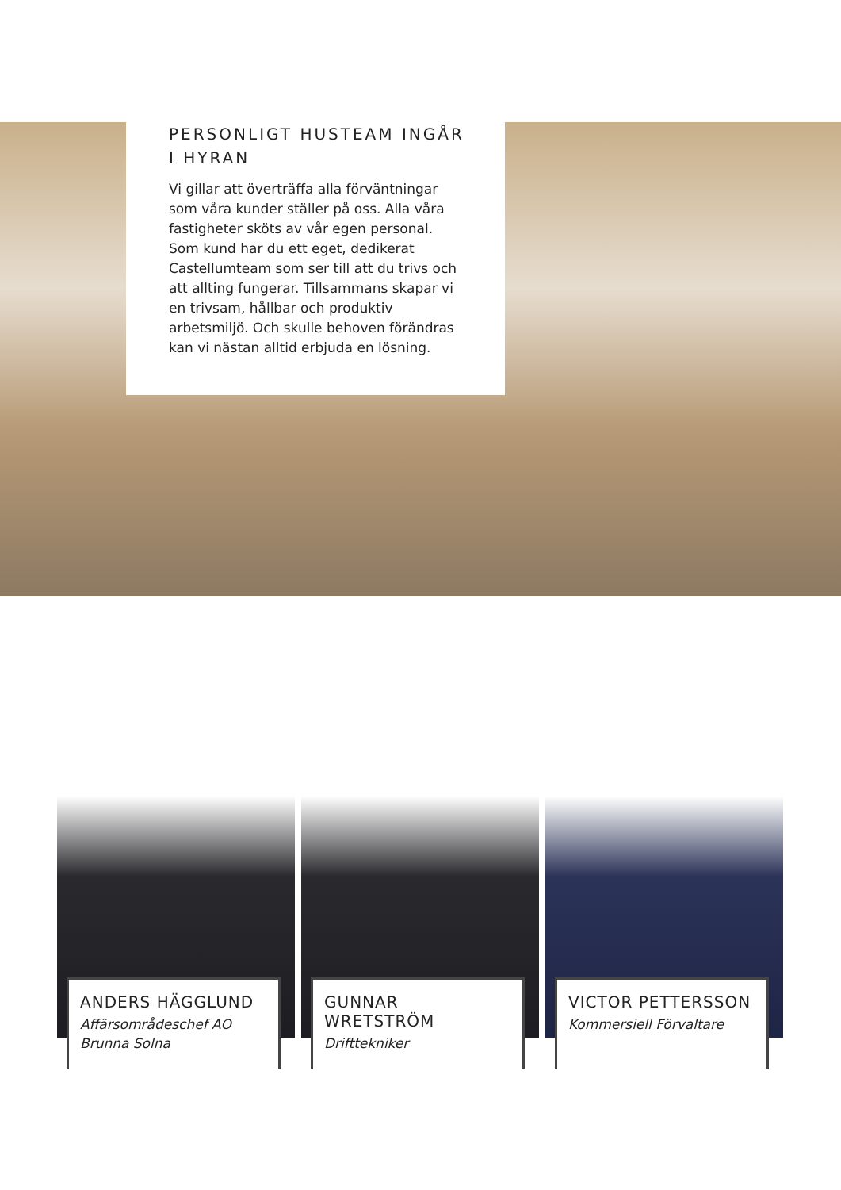PERSONLIGT HUSTEAM INGÅR I HYRAN
Vi gillar att överträffa alla förväntningar som våra kunder ställer på oss. Alla våra fastigheter sköts av vår egen personal. Som kund har du ett eget, dedikerat Castellumteam som ser till att du trivs och att allting fungerar. Tillsammans skapar vi en trivsam, hållbar och produktiv arbetsmiljö. Och skulle behoven förändras kan vi nästan alltid erbjuda en lösning.
ANDERS HÄGGLUND
Affärsområdeschef AO Brunna Solna
GUNNAR WRETSTRÖM
Drifttekniker
VICTOR PETTERSSON
Kommersiell Förvaltare